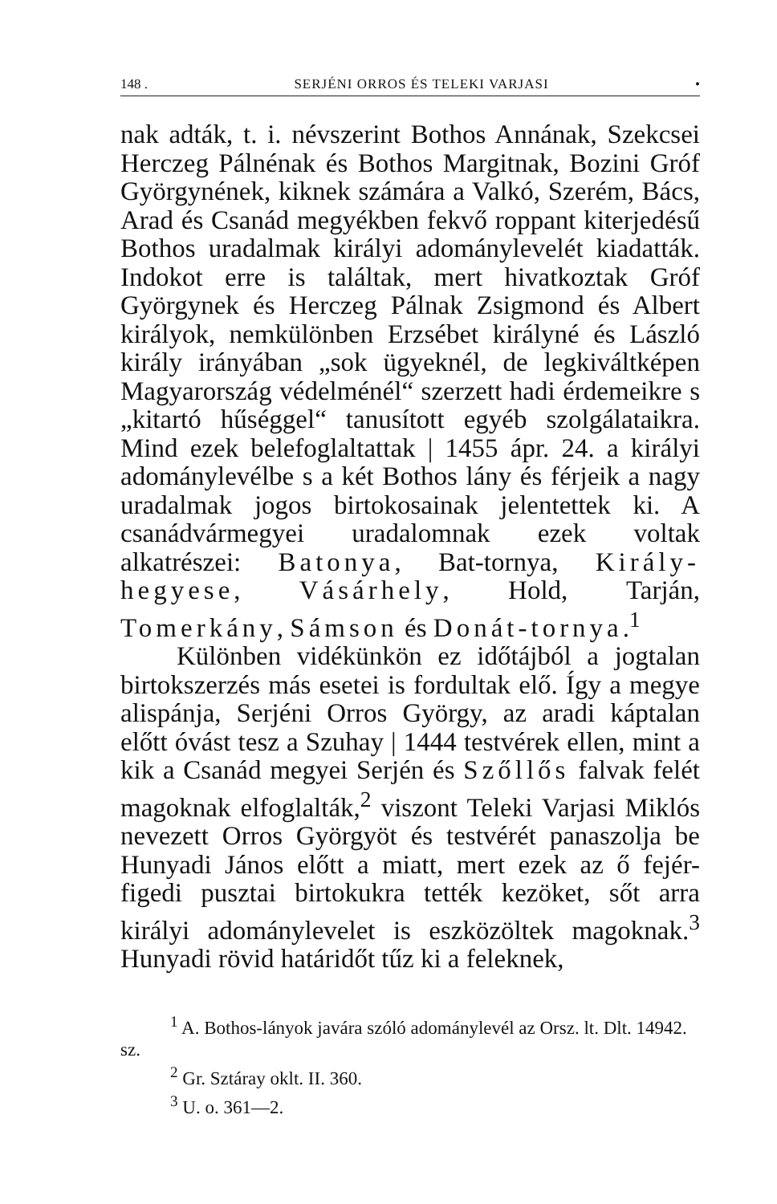148 . SERJÉNI ORROS ÉS TELEKI VARJASI •
nak adták, t. i. névszerint Bothos Annának, Szekcsei Herczeg Pálnénak és Bothos Margitnak, Bozini Gróf Györgynének, kiknek számára a Valkó, Szerém, Bács, Arad és Csanád megyékben fekvő roppant kiterjedésű Bothos uradalmak királyi adománylevelét kiadatták. Indokot erre is találtak, mert hivatkoztak Gróf Györgynek és Herczeg Pálnak Zsigmond és Albert királyok, nemkülönben Erzsébet királyné és László király irányában „sok ügyeknél, de legkiváltképen Magyarország védelménél“ szerzett hadi érdemeikre s „kitartó hűséggel“ tanusított egyéb szolgálataikra. Mind ezek belefoglaltattak | 1455 ápr. 24. a királyi adománylevélbe s a két Bothos lány és férjeik a nagy uradalmak jogos birtokosainak jelentettek ki. A csanádvármegyei uradalomnak ezek voltak alkatrészei: Batonya, Bat-tornya, Király-hegyese, Vásárhely, Hold, Tarján, Tomerkány, Sámson és Donát-tornya.<sup>1</sup>
Különben vidékünkön ez időtájból a jogtalan birtokszerzés más esetei is fordultak elő. Így a megye alispánja, Serjéni Orros György, az aradi káptalan előtt óvást tesz a Szuhay | 1444 testvérek ellen, mint a kik a Csanád megyei Serjén és Szőllős falvak felét magoknak elfoglalták,<sup>2</sup> viszont Teleki Varjasi Miklós nevezett Orros Györgyöt és testvérét panaszolja be Hunyadi János előtt a miatt, mert ezek az ő fejér-figedi pusztai birtokukra tették kezöket, sőt arra királyi adománylevelet is eszközöltek magoknak.<sup>3</sup> Hunyadi rövid határidőt tűz ki a feleknek,
<sup>1</sup> A. Bothos-lányok javára szóló adománylevél az Orsz. lt. Dlt. 14942. sz.
<sup>2</sup> Gr. Sztáray oklt. II. 360.
<sup>3</sup> U. o. 361—2.